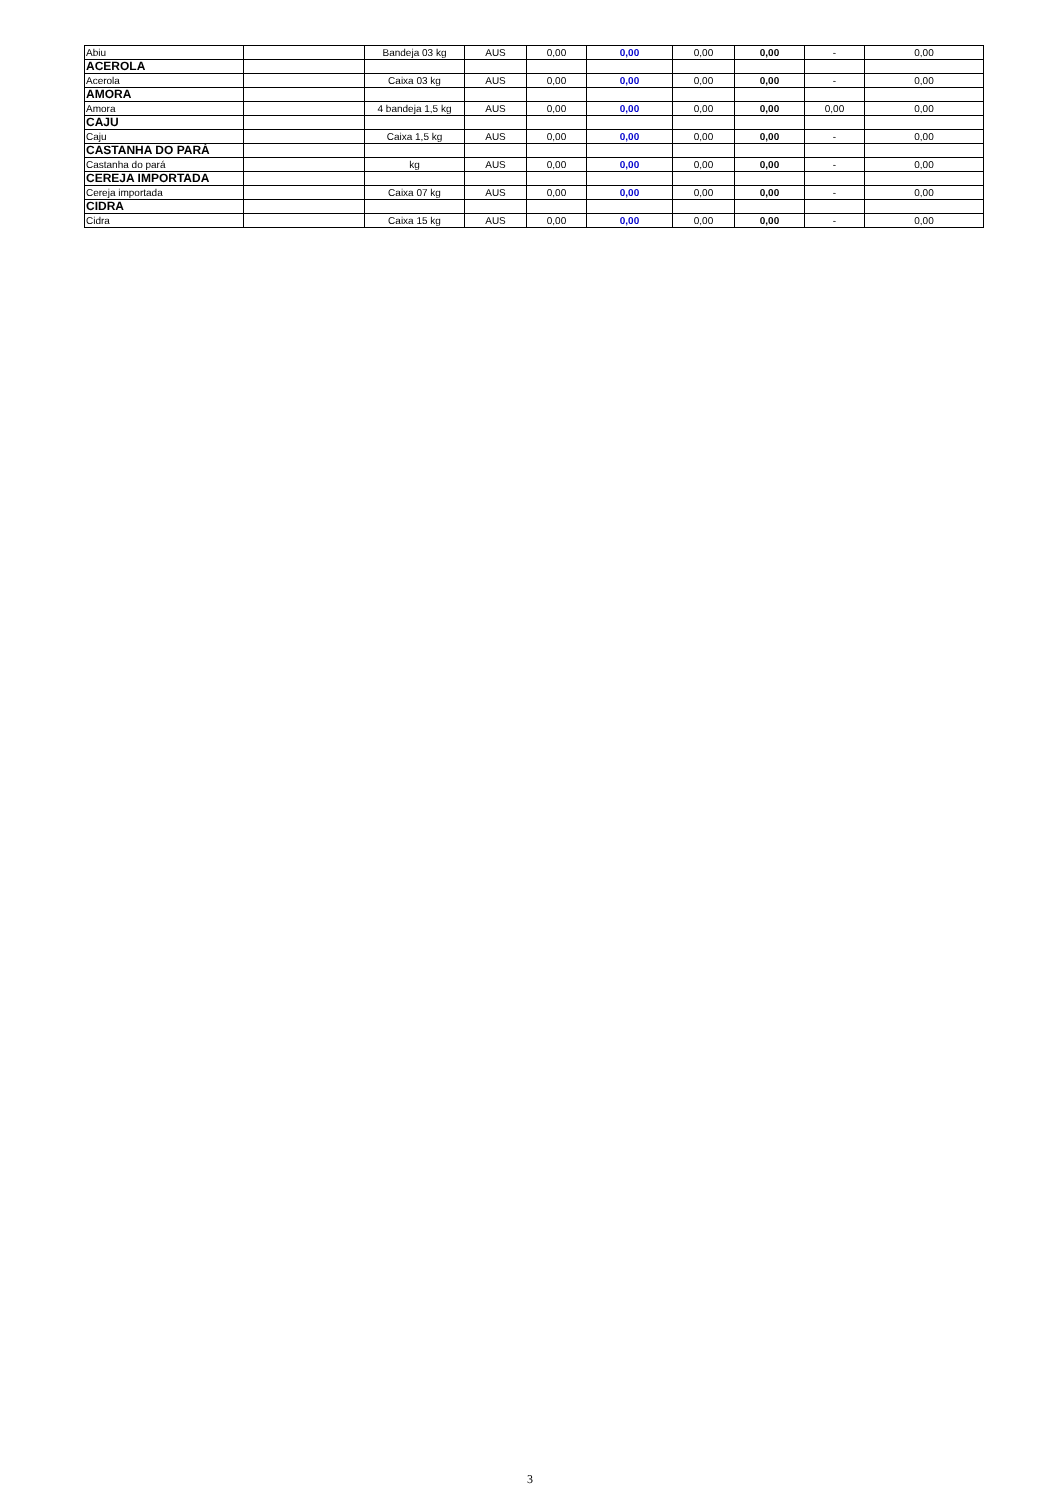| Abiu | | Bandeja 03 kg | AUS | 0,00 | 0,00 | 0,00 | 0,00 | - | 0,00 |
| ACEROLA | | | | | | | | | |
| Acerola | | Caixa 03 kg | AUS | 0,00 | 0,00 | 0,00 | 0,00 | - | 0,00 |
| AMORA | | | | | | | | | |
| Amora | | 4 bandeja 1,5 kg | AUS | 0,00 | 0,00 | 0,00 | 0,00 | 0,00 | 0,00 |
| CAJU | | | | | | | | | |
| Caju | | Caixa 1,5 kg | AUS | 0,00 | 0,00 | 0,00 | 0,00 | - | 0,00 |
| CASTANHA DO PARÁ | | | | | | | | | |
| Castanha do pará | | kg | AUS | 0,00 | 0,00 | 0,00 | 0,00 | - | 0,00 |
| CEREJA IMPORTADA | | | | | | | | | |
| Cereja importada | | Caixa 07 kg | AUS | 0,00 | 0,00 | 0,00 | 0,00 | - | 0,00 |
| CIDRA | | | | | | | | | |
| Cidra | | Caixa 15 kg | AUS | 0,00 | 0,00 | 0,00 | 0,00 | - | 0,00 |
3